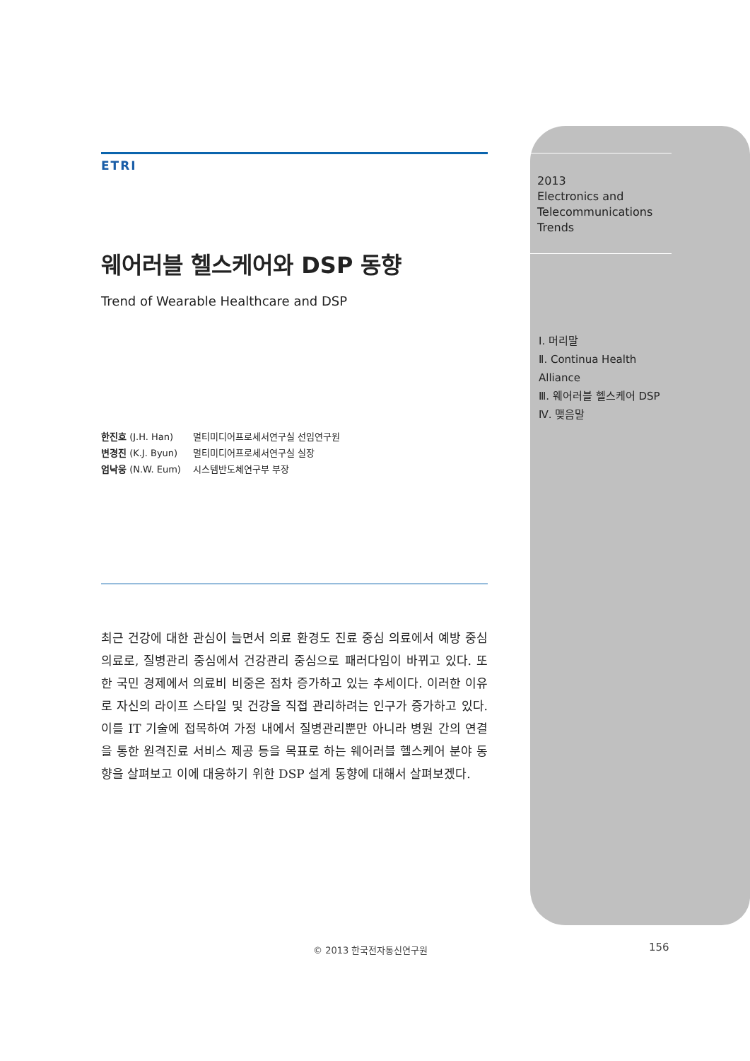ETRI
웨어러블 헬스케어와 DSP 동향
Trend of Wearable Healthcare and DSP
한진호 (J.H. Han) 멀티미디어프로세서연구실 선임연구원
변경진 (K.J. Byun) 멀티미디어프로세서연구실 실장
엄낙웅 (N.W. Eum) 시스템반도체연구부 부장
최근 건강에 대한 관심이 늘면서 의료 환경도 진료 중심 의료에서 예방 중심 의료로, 질병관리 중심에서 건강관리 중심으로 패러다임이 바뀌고 있다. 또한 국민 경제에서 의료비 비중은 점차 증가하고 있는 추세이다. 이러한 이유로 자신의 라이프 스타일 및 건강을 직접 관리하려는 인구가 증가하고 있다. 이를 IT 기술에 접목하여 가정 내에서 질병관리뿐만 아니라 병원 간의 연결을 통한 원격진료 서비스 제공 등을 목표로 하는 웨어러블 헬스케어 분야 동향을 살펴보고 이에 대응하기 위한 DSP 설계 동향에 대해서 살펴보겠다.
2013
Electronics and
Telecommunications
Trends
Ⅰ. 머리말
Ⅱ. Continua Health Alliance
Ⅲ. 웨어러블 헬스케어 DSP
Ⅳ. 맺음말
© 2013 한국전자통신연구원 156